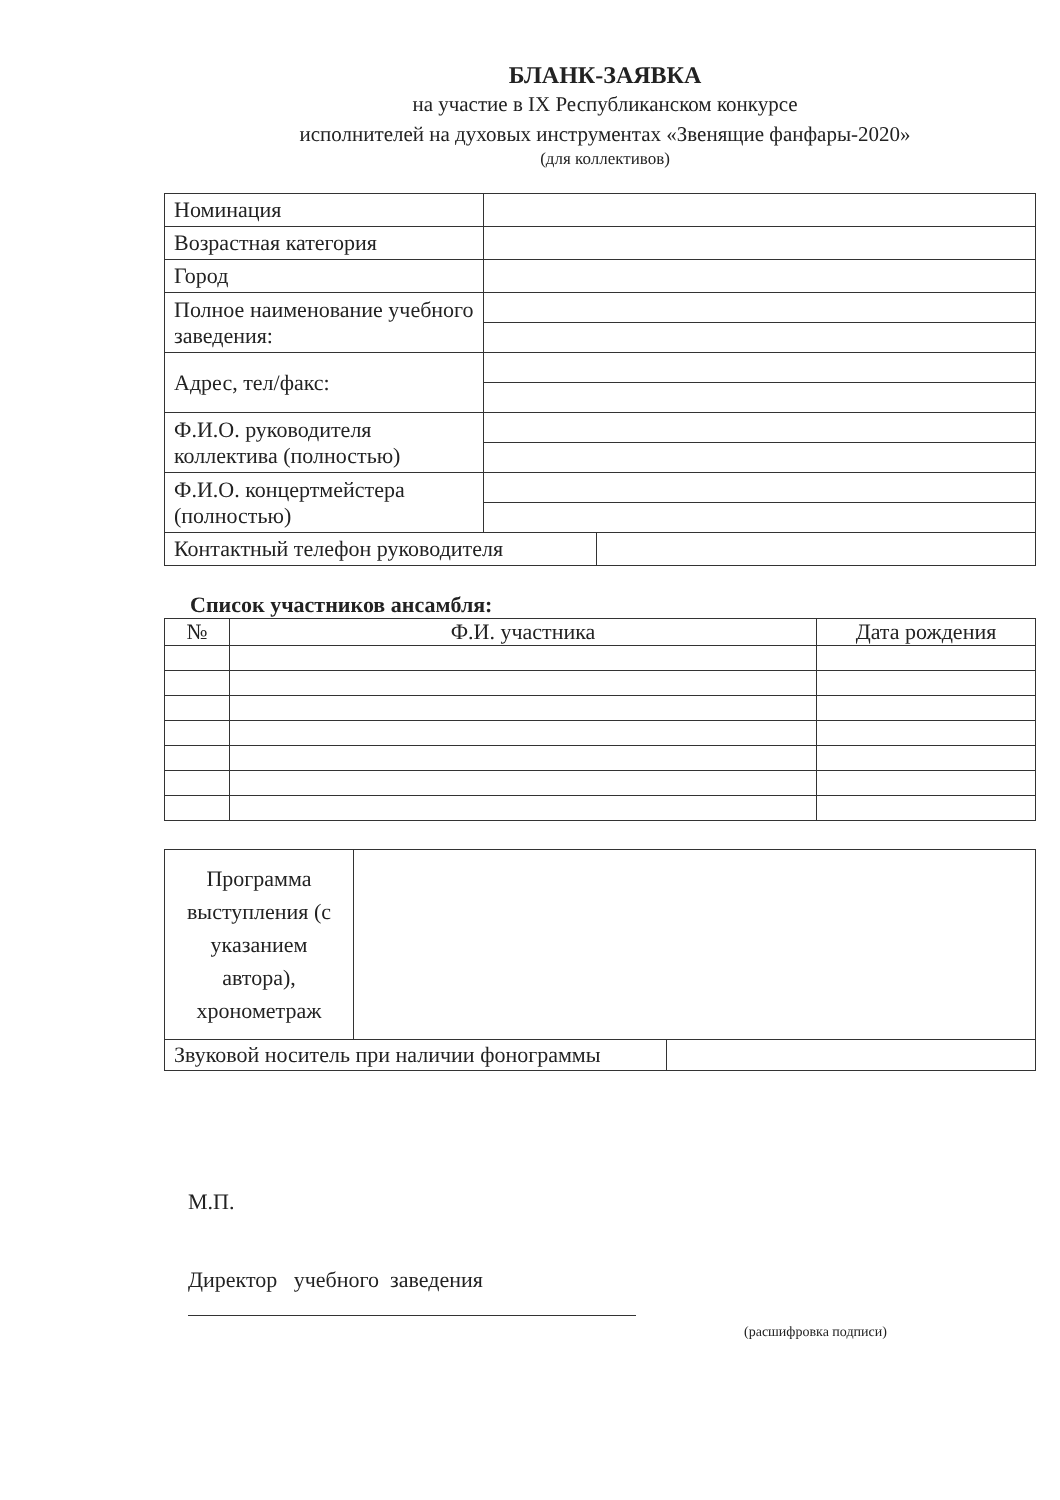БЛАНК-ЗАЯВКА
на участие в IX Республиканском конкурсе
исполнителей на духовых инструментах «Звенящие фанфары-2020»
(для коллективов)
| Номинация | | |
| Возрастная категория | | |
| Город | | |
| Полное наименование учебного заведения: | | |
| Адрес, тел/факс: | | |
| Ф.И.О. руководителя коллектива (полностью) | | |
| Ф.И.О. концертмейстера (полностью) | | |
| Контактный телефон руководителя | | |
Список участников ансамбля:
| № | Ф.И. участника | Дата рождения |
| --- | --- | --- |
| Программа выступления (с указанием автора), хронометраж | | |
| Звуковой носитель при наличии фонограммы | | |
М.П.
Директор учебного заведения
(расшифровка подписи)